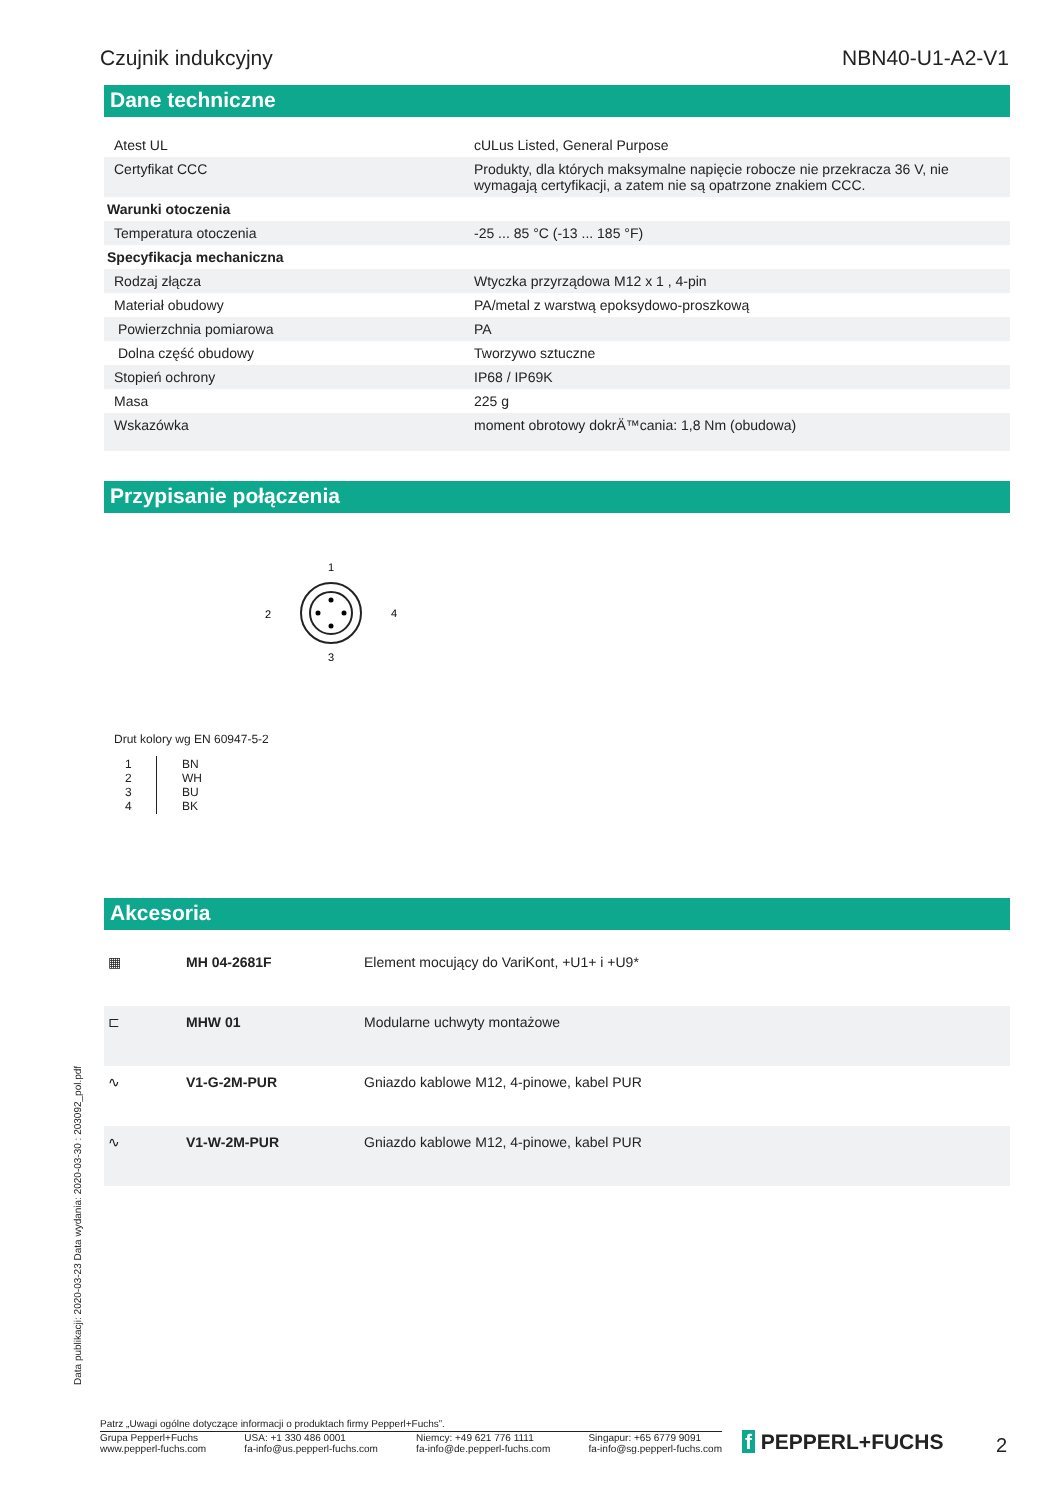Czujnik indukcyjny NBN40-U1-A2-V1
Dane techniczne
| Atest UL | cULus Listed, General Purpose |
| Certyfikat CCC | Produkty, dla których maksymalne napięcie robocze nie przekracza 36 V, nie wymagają certyfikacji, a zatem nie są opatrzone znakiem CCC. |
| Warunki otoczenia | |
| Temperatura otoczenia | -25 ... 85 °C (-13 ... 185 °F) |
| Specyfikacja mechaniczna | |
| Rodzaj złącza | Wtyczka przyrządowa M12 x 1 , 4-pin |
| Materiał obudowy | PA/metal z warstwą epoksydowo-proszkową |
| Powierzchnia pomiarowa | PA |
| Dolna część obudowy | Tworzywo sztuczne |
| Stopień ochrony | IP68 / IP69K |
| Masa | 225 g |
| Wskazówka | moment obrotowy dokrÄ™cania: 1,8 Nm (obudowa) |
Przypisanie połączenia
1
2
4
3
Drut kolory wg EN 60947-5-2
| 1 2 3 4 | BN WH BU BK |
Akcesoria
| ▦ | MH 04-2681F | Element mocujący do VariKont, +U1+ i +U9* |
| ⊏ | MHW 01 | Modularne uchwyty montażowe |
| ∿ | V1-G-2M-PUR | Gniazdo kablowe M12, 4-pinowe, kabel PUR |
| ∿ | V1-W-2M-PUR | Gniazdo kablowe M12, 4-pinowe, kabel PUR |
Data publikacji: 2020-03-23 Data wydania: 2020-03-30 : 203092_pol.pdf
Patrz „Uwagi ogólne dotyczące informacji o produktach firmy Pepperl+Fuchs”.
Grupa Pepperl+Fuchs
www.pepperl-fuchs.com USA: +1 330 486 0001
fa-info@us.pepperl-fuchs.com Niemcy: +49 621 776 1111
fa-info@de.pepperl-fuchs.com Singapur: +65 6779 9091
fa-info@sg.pepperl-fuchs.com
f PEPPERL+FUCHS 2